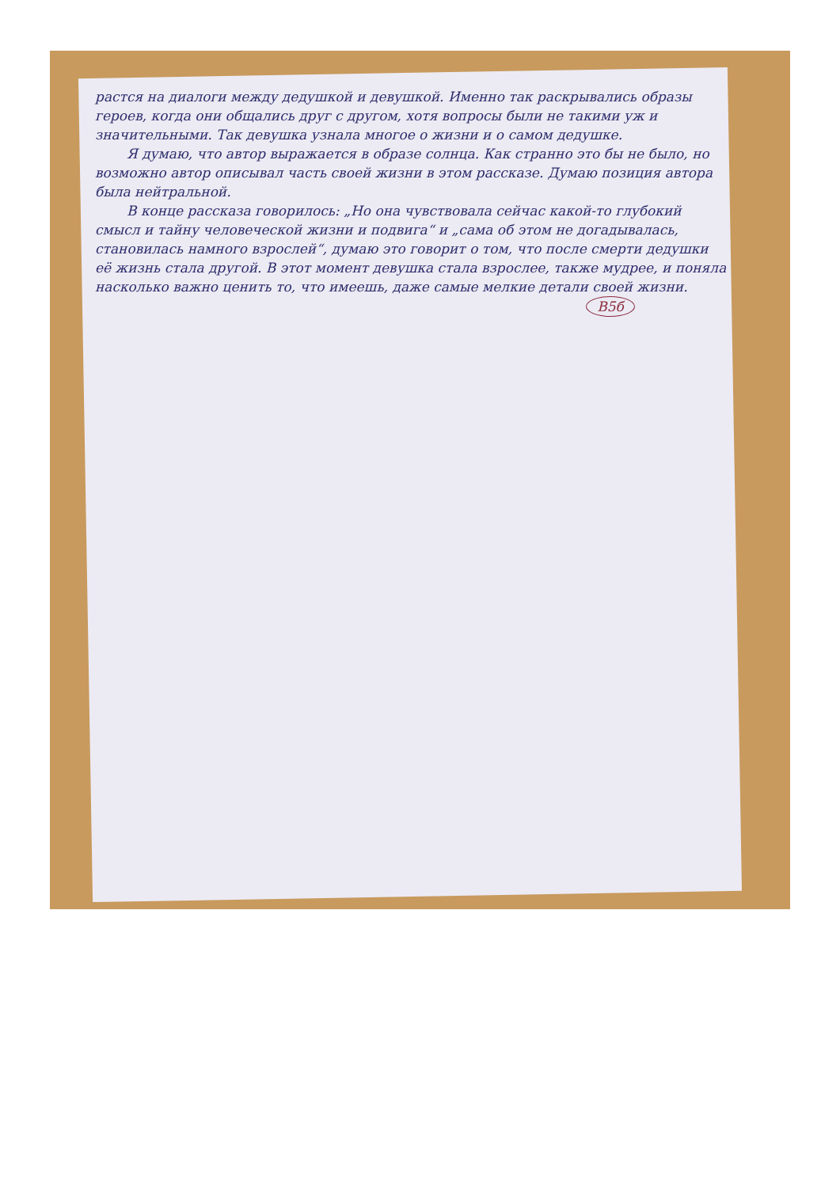растся на диалоги между дедушкой и девушкой. Именно так раскрывались образы героев, когда они общались друг с другом, хотя вопросы были не такими уж и значительными. Так девушка узнала многое о жизни и о самом дедушке.
Я думаю, что автор выражается в образе солнца. Как странно это бы не было, но возможно автор описывал часть своей жизни в этом рассказе. Думаю позиция автора была нейтральной.
В конце рассказа говорилось: „Но она чувствовала сейчас какой-то глубокий смысл и тайну человеческой жизни и подвига“ и „сама об этом не догадывалась, становилась намного взрослей“, думаю это говорит о том, что после смерти дедушки её жизнь стала другой. В этот момент девушка стала взрослее, также мудрее, и поняла насколько важно ценить то, что имеешь, даже самые мелкие детали своей жизни.
В5б